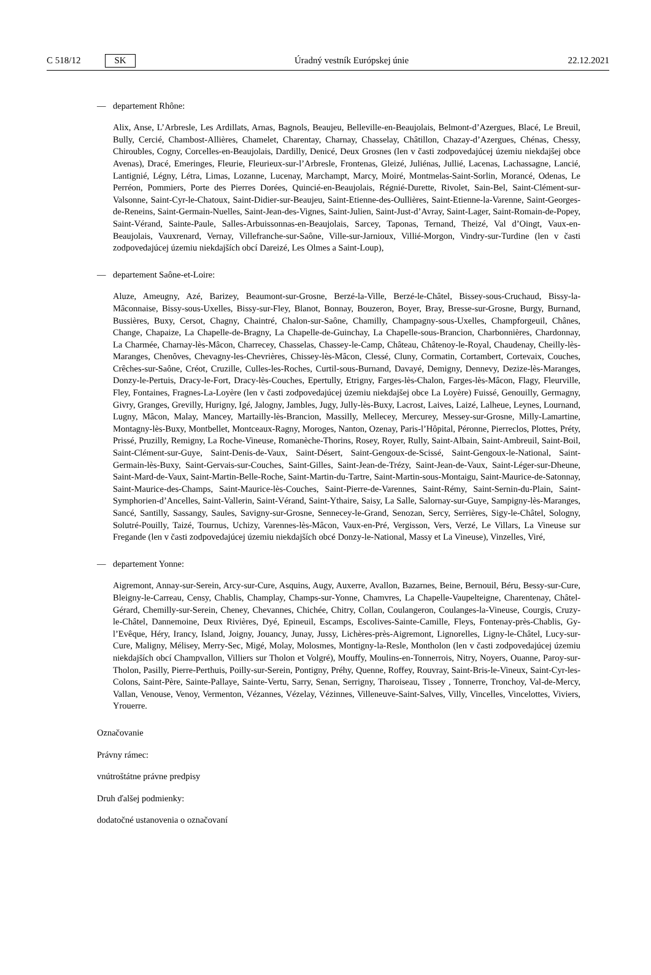C 518/12 SK Úradný vestník Európskej únie 22.12.2021
— departement Rhône:
Alix, Anse, L’Arbresle, Les Ardillats, Arnas, Bagnols, Beaujeu, Belleville-en-Beaujolais, Belmont-d’Azergues, Blacé, Le Breuil, Bully, Cercié, Chambost-Allières, Chamelet, Charentay, Charnay, Chasselay, Châtillon, Chazay-d’Azergues, Chénas, Chessy, Chiroubles, Cogny, Corcelles-en-Beaujolais, Dardilly, Denicé, Deux Grosnes (len v časti zodpovedajúcej územiu niekdajšej obce Avenas), Dracé, Emeringes, Fleurie, Fleurieux-sur-l’Arbresle, Frontenas, Gleizé, Juliénas, Jullié, Lacenas, Lachassagne, Lancié, Lantignié, Légny, Létra, Limas, Lozanne, Lucenay, Marchampt, Marcy, Moiré, Montmelas-Saint-Sorlin, Morancé, Odenas, Le Perréon, Pommiers, Porte des Pierres Dorées, Quincié-en-Beaujolais, Régnié-Durette, Rivolet, Sain-Bel, Saint-Clément-sur-Valsonne, Saint-Cyr-le-Chatoux, Saint-Didier-sur-Beaujeu, Saint-Etienne-des-Oullières, Saint-Etienne-la-Varenne, Saint-Georges-de-Reneins, Saint-Germain-Nuelles, Saint-Jean-des-Vignes, Saint-Julien, Saint-Just-d’Avray, Saint-Lager, Saint-Romain-de-Popey, Saint-Vérand, Sainte-Paule, Salles-Arbuissonnas-en-Beaujolais, Sarcey, Taponas, Ternand, Theizé, Val d’Oingt, Vaux-en-Beaujolais, Vauxrenard, Vernay, Villefranche-sur-Saône, Ville-sur-Jarnioux, Villié-Morgon, Vindry-sur-Turdine (len v časti zodpovedajúcej územiu niekdajších obcí Dareizé, Les Olmes a Saint-Loup),
— departement Saône-et-Loire:
Aluze, Ameugny, Azé, Barizey, Beaumont-sur-Grosne, Berzé-la-Ville, Berzé-le-Châtel, Bissey-sous-Cruchaud, Bissy-la-Mâconnaise, Bissy-sous-Uxelles, Bissy-sur-Fley, Blanot, Bonnay, Bouzeron, Boyer, Bray, Bresse-sur-Grosne, Burgy, Burnand, Bussières, Buxy, Cersot, Chagny, Chaintré, Chalon-sur-Saône, Chamilly, Champagny-sous-Uxelles, Champforgeuil, Chânes, Change, Chapaize, La Chapelle-de-Bragny, La Chapelle-de-Guinchay, La Chapelle-sous-Brancion, Charbonnières, Chardonnay, La Charmée, Charnay-lès-Mâcon, Charrecey, Chasselas, Chassey-le-Camp, Château, Châtenoy-le-Royal, Chaudenay, Cheilly-lès-Maranges, Chenôves, Chevagny-les-Chevrières, Chissey-lès-Mâcon, Clessé, Cluny, Cormatin, Cortambert, Cortevaix, Couches, Crêches-sur-Saône, Créot, Cruzille, Culles-les-Roches, Curtil-sous-Burnand, Davayé, Demigny, Dennevy, Dezize-lès-Maranges, Donzy-le-Pertuis, Dracy-le-Fort, Dracy-lès-Couches, Epertully, Etrigny, Farges-lès-Chalon, Farges-lès-Mâcon, Flagy, Fleurville, Fley, Fontaines, Fragnes-La-Loyère (len v časti zodpovedajúcej územiu niekdajšej obce La Loyère) Fuissé, Genouilly, Germagny, Givry, Granges, Grevilly, Hurigny, Igé, Jalogny, Jambles, Jugy, Jully-lès-Buxy, Lacrost, Laives, Laizé, Lalheue, Leynes, Lournand, Lugny, Mâcon, Malay, Mancey, Martailly-lès-Brancion, Massilly, Mellecey, Mercurey, Messey-sur-Grosne, Milly-Lamartine, Montagny-lès-Buxy, Montbellet, Montceaux-Ragny, Moroges, Nanton, Ozenay, Paris-l’Hôpital, Péronne, Pierreclos, Plottes, Préty, Prissé, Pruzilly, Remigny, La Roche-Vineuse, Romanèche-Thorins, Rosey, Royer, Rully, Saint-Albain, Saint-Ambreuil, Saint-Boil, Saint-Clément-sur-Guye, Saint-Denis-de-Vaux, Saint-Désert, Saint-Gengoux-de-Scissé, Saint-Gengoux-le-National, Saint-Germain-lès-Buxy, Saint-Gervais-sur-Couches, Saint-Gilles, Saint-Jean-de-Trézy, Saint-Jean-de-Vaux, Saint-Léger-sur-Dheune, Saint-Mard-de-Vaux, Saint-Martin-Belle-Roche, Saint-Martin-du-Tartre, Saint-Martin-sous-Montaigu, Saint-Maurice-de-Satonnay, Saint-Maurice-des-Champs, Saint-Maurice-lès-Couches, Saint-Pierre-de-Varennes, Saint-Rémy, Saint-Sernin-du-Plain, Saint-Symphorien-d’Ancelles, Saint-Vallerin, Saint-Vérand, Saint-Ythaire, Saisy, La Salle, Salornay-sur-Guye, Sampigny-lès-Maranges, Sancé, Santilly, Sassangy, Saules, Savigny-sur-Grosne, Sennecey-le-Grand, Senozan, Sercy, Serrières, Sigy-le-Châtel, Sologny, Solutré-Pouilly, Taizé, Tournus, Uchizy, Varennes-lès-Mâcon, Vaux-en-Pré, Vergisson, Vers, Verzé, Le Villars, La Vineuse sur Fregande (len v časti zodpovedajúcej územiu niekdajších obcé Donzy-le-National, Massy et La Vineuse), Vinzelles, Viré,
— departement Yonne:
Aigremont, Annay-sur-Serein, Arcy-sur-Cure, Asquins, Augy, Auxerre, Avallon, Bazarnes, Beine, Bernouil, Béru, Bessy-sur-Cure, Bleigny-le-Carreau, Censy, Chablis, Champlay, Champs-sur-Yonne, Chamvres, La Chapelle-Vaupelteigne, Charentenay, Châtel-Gérard, Chemilly-sur-Serein, Cheney, Chevannes, Chichée, Chitry, Collan, Coulangeron, Coulanges-la-Vineuse, Courgis, Cruzy-le-Châtel, Dannemoine, Deux Rivières, Dyé, Epineuil, Escamps, Escolives-Sainte-Camille, Fleys, Fontenay-près-Chablis, Gy-l’Evêque, Héry, Irancy, Island, Joigny, Jouancy, Junay, Jussy, Lichères-près-Aigremont, Lignorelles, Ligny-le-Châtel, Lucy-sur-Cure, Maligny, Mélisey, Merry-Sec, Migé, Molay, Molosmes, Montigny-la-Resle, Montholon (len v časti zodpovedajúcej územiu niekdajších obcí Champvallon, Villiers sur Tholon et Volgré), Mouffy, Moulins-en-Tonnerrois, Nitry, Noyers, Ouanne, Paroy-sur-Tholon, Pasilly, Pierre-Perthuis, Poilly-sur-Serein, Pontigny, Préhy, Quenne, Roffey, Rouvray, Saint-Bris-le-Vineux, Saint-Cyr-les-Colons, Saint-Père, Sainte-Pallaye, Sainte-Vertu, Sarry, Senan, Serrigny, Tharoiseau, Tissey , Tonnerre, Tronchoy, Val-de-Mercy, Vallan, Venouse, Venoy, Vermenton, Vézannes, Vézelay, Vézinnes, Villeneuve-Saint-Salves, Villy, Vincelles, Vincelottes, Viviers, Yrouerre.
Označovanie
Právny rámec:
vnútroštátne právne predpisy
Druh ďalšej podmienky:
dodatočné ustanovenia o označovaní